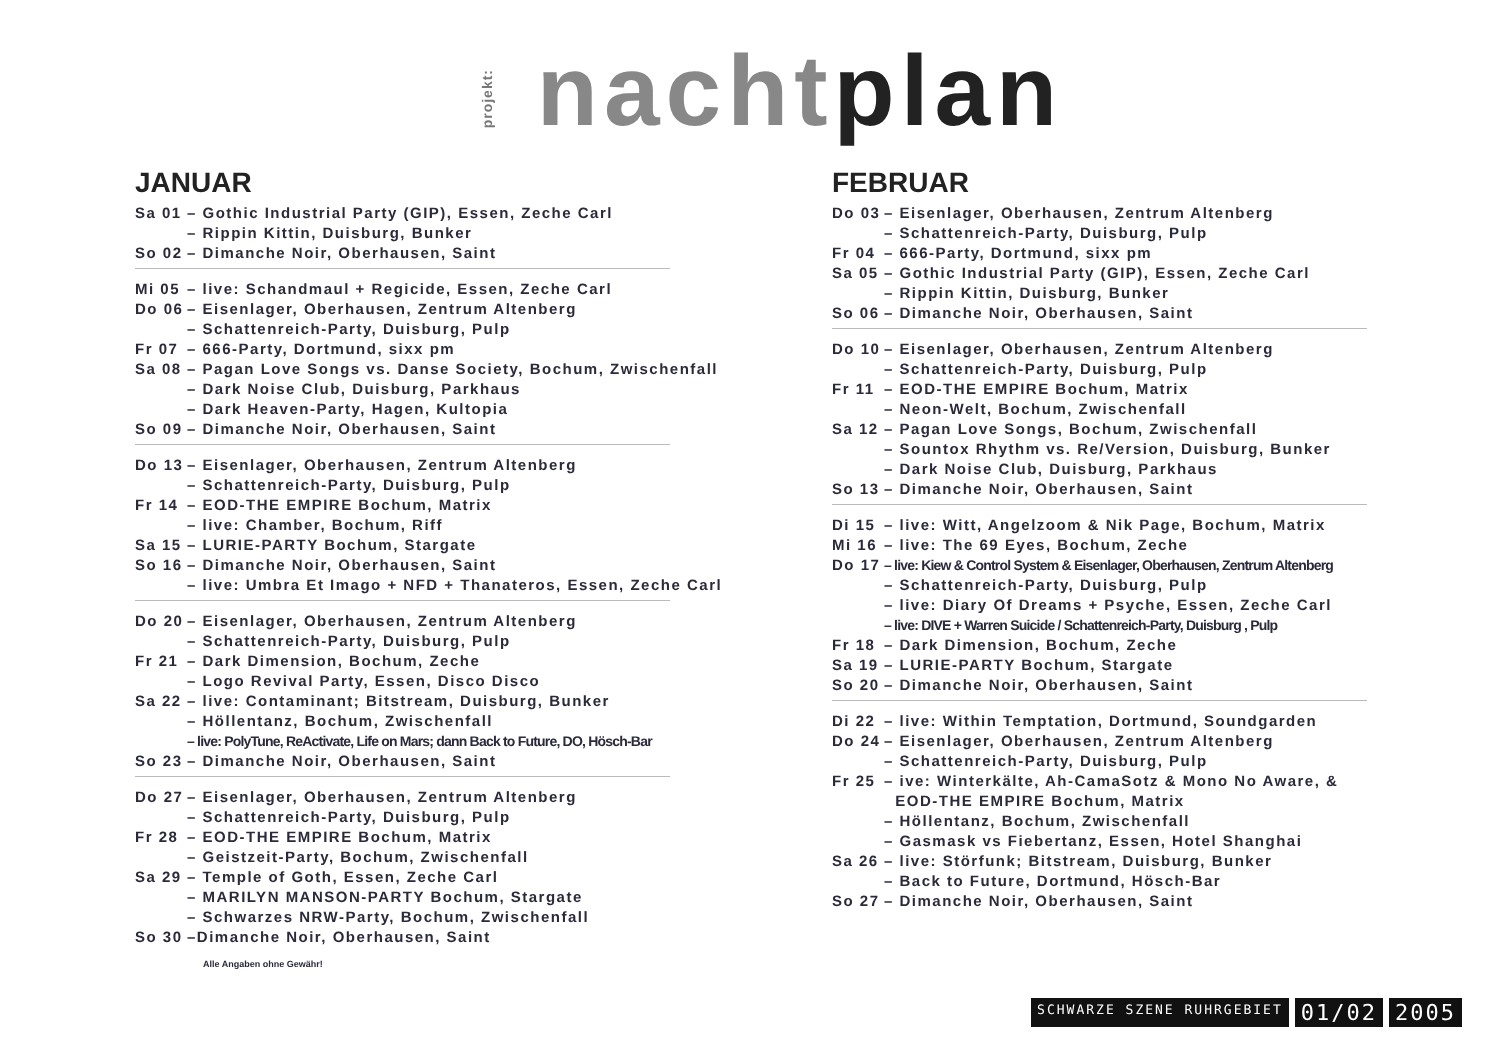projekt: nacht plan
JANUAR
Sa 01 – Gothic Industrial Party (GIP), Essen, Zeche Carl
– Rippin Kittin, Duisburg, Bunker
So 02 – Dimanche Noir, Oberhausen, Saint
Mi 05 – live: Schandmaul + Regicide, Essen, Zeche Carl
Do 06 – Eisenlager, Oberhausen, Zentrum Altenberg
– Schattenreich-Party, Duisburg, Pulp
Fr 07 – 666-Party, Dortmund, sixx pm
Sa 08 – Pagan Love Songs vs. Danse Society, Bochum, Zwischenfall
– Dark Noise Club, Duisburg, Parkhaus
– Dark Heaven-Party, Hagen, Kultopia
So 09 – Dimanche Noir, Oberhausen, Saint
Do 13 – Eisenlager, Oberhausen, Zentrum Altenberg
– Schattenreich-Party, Duisburg, Pulp
Fr 14 – EOD-THE EMPIRE Bochum, Matrix
– live: Chamber, Bochum, Riff
Sa 15 – LURIE-PARTY Bochum, Stargate
So 16 – Dimanche Noir, Oberhausen, Saint
– live: Umbra Et Imago + NFD + Thanateros, Essen, Zeche Carl
Do 20 – Eisenlager, Oberhausen, Zentrum Altenberg
– Schattenreich-Party, Duisburg, Pulp
Fr 21 – Dark Dimension, Bochum, Zeche
– Logo Revival Party, Essen, Disco Disco
Sa 22 – live: Contaminant; Bitstream, Duisburg, Bunker
– Höllentanz, Bochum, Zwischenfall
– live: PolyTune, ReActivate, Life on Mars; dann Back to Future, DO, Hösch-Bar
So 23 – Dimanche Noir, Oberhausen, Saint
Do 27 – Eisenlager, Oberhausen, Zentrum Altenberg
– Schattenreich-Party, Duisburg, Pulp
Fr 28 – EOD-THE EMPIRE Bochum, Matrix
– Geistzeit-Party, Bochum, Zwischenfall
Sa 29 – Temple of Goth, Essen, Zeche Carl
– MARILYN MANSON-PARTY Bochum, Stargate
– Schwarzes NRW-Party, Bochum, Zwischenfall
So 30 –Dimanche Noir, Oberhausen, Saint
Alle Angaben ohne Gewähr!
FEBRUAR
Do 03 – Eisenlager, Oberhausen, Zentrum Altenberg
– Schattenreich-Party, Duisburg, Pulp
Fr 04 – 666-Party, Dortmund, sixx pm
Sa 05 – Gothic Industrial Party (GIP), Essen, Zeche Carl
– Rippin Kittin, Duisburg, Bunker
So 06 – Dimanche Noir, Oberhausen, Saint
Do 10 – Eisenlager, Oberhausen, Zentrum Altenberg
– Schattenreich-Party, Duisburg, Pulp
Fr 11 – EOD-THE EMPIRE Bochum, Matrix
– Neon-Welt, Bochum, Zwischenfall
Sa 12 – Pagan Love Songs, Bochum, Zwischenfall
– Sountox Rhythm vs. Re/Version, Duisburg, Bunker
– Dark Noise Club, Duisburg, Parkhaus
So 13 – Dimanche Noir, Oberhausen, Saint
Di 15 – live: Witt, Angelzoom & Nik Page, Bochum, Matrix
Mi 16 – live: The 69 Eyes, Bochum, Zeche
Do 17 – live: Kiew & Control System & Eisenlager, Oberhausen, Zentrum Altenberg
– Schattenreich-Party, Duisburg, Pulp
– live: Diary Of Dreams + Psyche, Essen, Zeche Carl
– live: DIVE + Warren Suicide / Schattenreich-Party, Duisburg , Pulp
Fr 18 – Dark Dimension, Bochum, Zeche
Sa 19 – LURIE-PARTY Bochum, Stargate
So 20 – Dimanche Noir, Oberhausen, Saint
Di 22 – live: Within Temptation, Dortmund, Soundgarden
Do 24 – Eisenlager, Oberhausen, Zentrum Altenberg
– Schattenreich-Party, Duisburg, Pulp
Fr 25 – ive: Winterkälte, Ah-CamaSotz & Mono No Aware, &
EOD-THE EMPIRE Bochum, Matrix
– Höllentanz, Bochum, Zwischenfall
– Gasmask vs Fiebertanz, Essen, Hotel Shanghai
Sa 26 – live: Störfunk; Bitstream, Duisburg, Bunker
– Back to Future, Dortmund, Hösch-Bar
So 27 – Dimanche Noir, Oberhausen, Saint
SCHWARZE SZENE RUHRGEBIET 01/02 2005